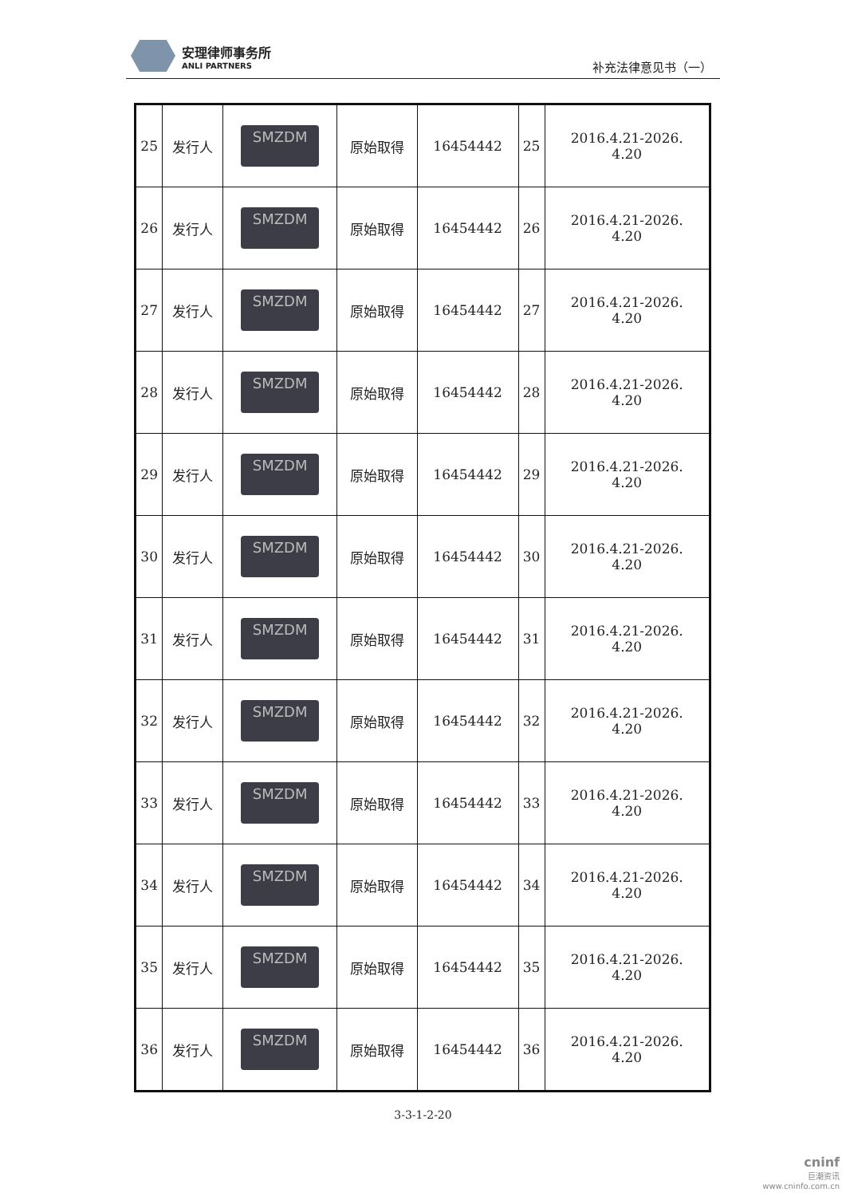安理律师事务所
ANLI PARTNERS
补充法律意见书（一）
| 25 | 发行人 | SMZDM | 原始取得 | 16454442 | 25 | 2016.4.21-2026. 4.20 |
| 26 | 发行人 | SMZDM | 原始取得 | 16454442 | 26 | 2016.4.21-2026. 4.20 |
| 27 | 发行人 | SMZDM | 原始取得 | 16454442 | 27 | 2016.4.21-2026. 4.20 |
| 28 | 发行人 | SMZDM | 原始取得 | 16454442 | 28 | 2016.4.21-2026. 4.20 |
| 29 | 发行人 | SMZDM | 原始取得 | 16454442 | 29 | 2016.4.21-2026. 4.20 |
| 30 | 发行人 | SMZDM | 原始取得 | 16454442 | 30 | 2016.4.21-2026. 4.20 |
| 31 | 发行人 | SMZDM | 原始取得 | 16454442 | 31 | 2016.4.21-2026. 4.20 |
| 32 | 发行人 | SMZDM | 原始取得 | 16454442 | 32 | 2016.4.21-2026. 4.20 |
| 33 | 发行人 | SMZDM | 原始取得 | 16454442 | 33 | 2016.4.21-2026. 4.20 |
| 34 | 发行人 | SMZDM | 原始取得 | 16454442 | 34 | 2016.4.21-2026. 4.20 |
| 35 | 发行人 | SMZDM | 原始取得 | 16454442 | 35 | 2016.4.21-2026. 4.20 |
| 36 | 发行人 | SMZDM | 原始取得 | 16454442 | 36 | 2016.4.21-2026. 4.20 |
3-3-1-2-20
cninf
巨潮资讯
www.cninfo.com.cn